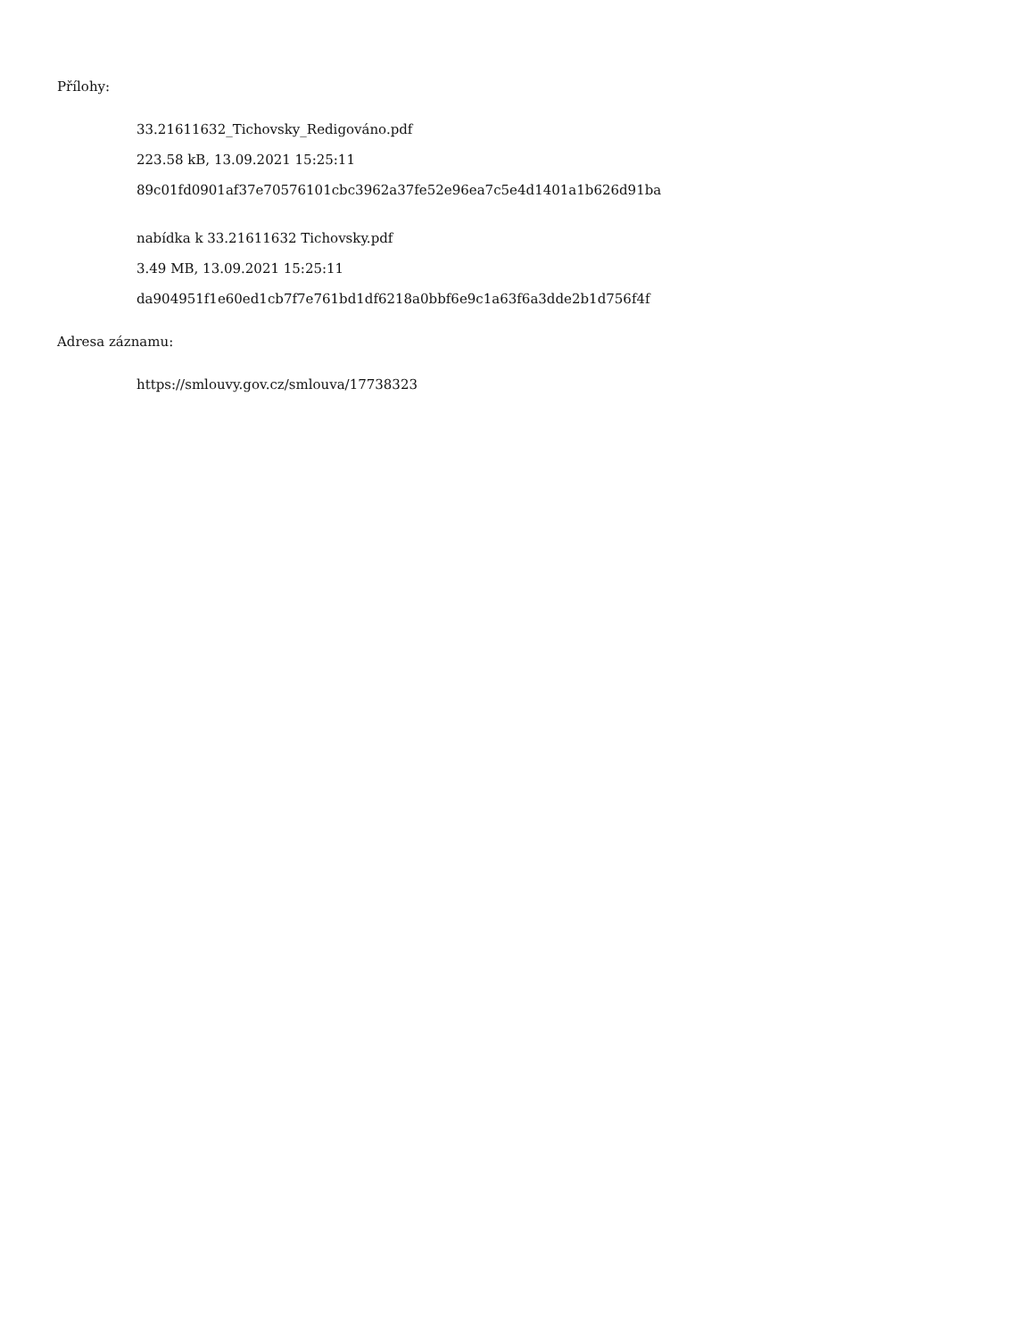Přílohy:
33.21611632_Tichovsky_Redigováno.pdf
223.58 kB, 13.09.2021 15:25:11
89c01fd0901af37e70576101cbc3962a37fe52e96ea7c5e4d1401a1b626d91ba
nabídka k 33.21611632 Tichovsky.pdf
3.49 MB, 13.09.2021 15:25:11
da904951f1e60ed1cb7f7e761bd1df6218a0bbf6e9c1a63f6a3dde2b1d756f4f
Adresa záznamu:
https://smlouvy.gov.cz/smlouva/17738323